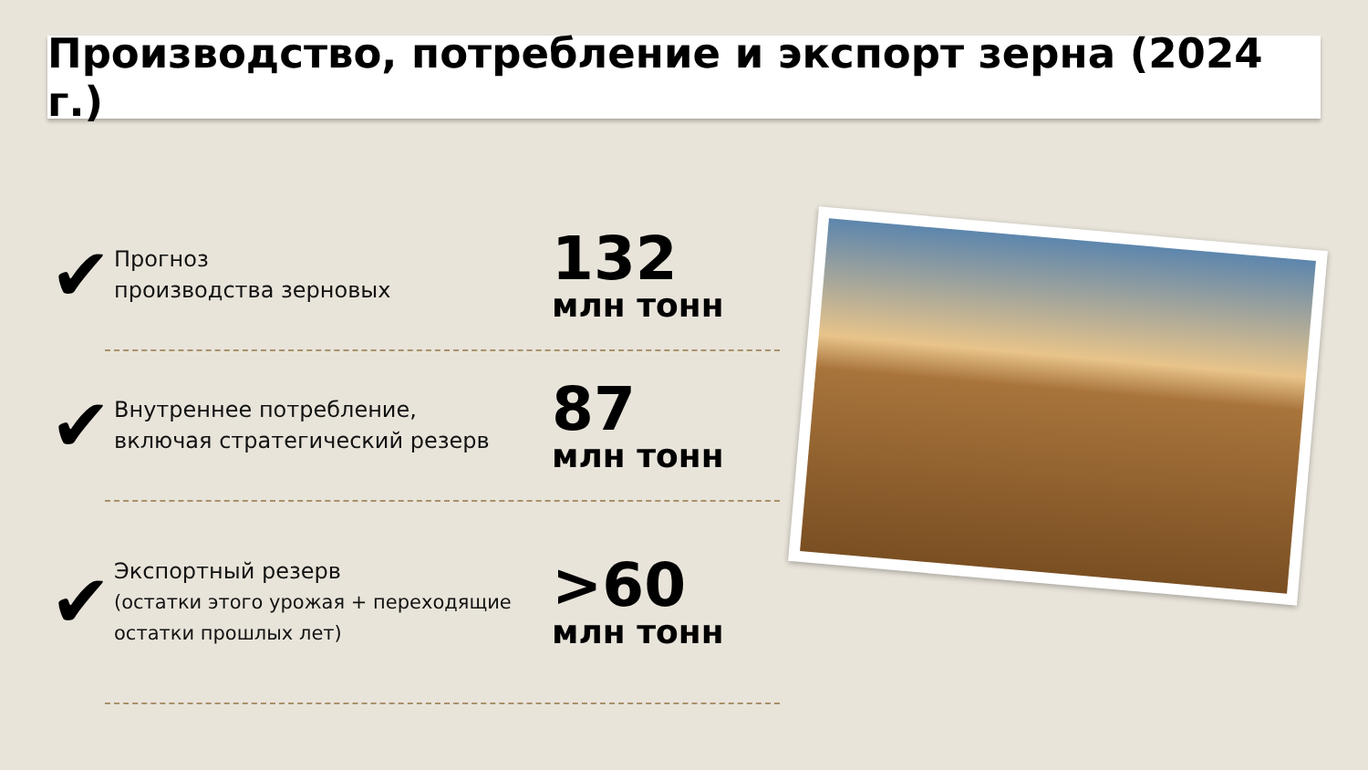Производство, потребление и экспорт зерна (2024 г.)
✔
Прогноз
производства зерновых
132
млн тонн
✔
Внутреннее потребление,
включая стратегический резерв
87
млн тонн
✔
Экспортный резерв
(остатки этого урожая + переходящие остатки прошлых лет)
>60
млн тонн